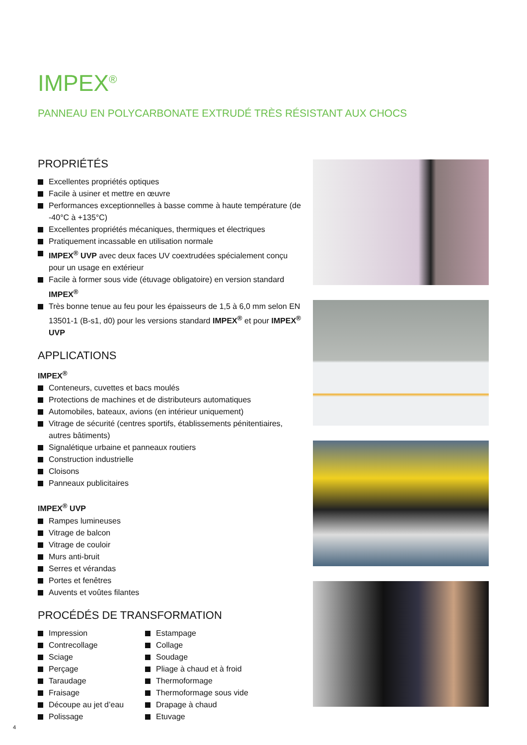IMPEX<sup>®</sup>
PANNEAU EN POLYCARBONATE EXTRUDÉ TRÈS RÉSISTANT AUX CHOCS
PROPRIÉTÉS
Excellentes propriétés optiques
Facile à usiner et mettre en œuvre
Performances exceptionnelles à basse comme à haute température (de -40°C à +135°C)
Excellentes propriétés mécaniques, thermiques et électriques
Pratiquement incassable en utilisation normale
IMPEX<sup>®</sup> UVP avec deux faces UV coextrudées spécialement conçu pour un usage en extérieur
Facile à former sous vide (étuvage obligatoire) en version standard IMPEX<sup>®</sup>
Très bonne tenue au feu pour les épaisseurs de 1,5 à 6,0 mm selon EN 13501-1 (B-s1, d0) pour les versions standard IMPEX<sup>®</sup> et pour IMPEX<sup>®</sup> UVP
APPLICATIONS
IMPEX<sup>®</sup>
Conteneurs, cuvettes et bacs moulés
Protections de machines et de distributeurs automatiques
Automobiles, bateaux, avions (en intérieur uniquement)
Vitrage de sécurité (centres sportifs, établissements pénitentiaires, autres bâtiments)
Signalétique urbaine et panneaux routiers
Construction industrielle
Cloisons
Panneaux publicitaires
IMPEX<sup>®</sup> UVP
Rampes lumineuses
Vitrage de balcon
Vitrage de couloir
Murs anti-bruit
Serres et vérandas
Portes et fenêtres
Auvents et voûtes filantes
PROCÉDÉS DE TRANSFORMATION
Impression
Contrecollage
Sciage
Perçage
Taraudage
Fraisage
Découpe au jet d’eau
Polissage
Estampage
Collage
Soudage
Pliage à chaud et à froid
Thermoformage
Thermoformage sous vide
Drapage à chaud
Etuvage
4